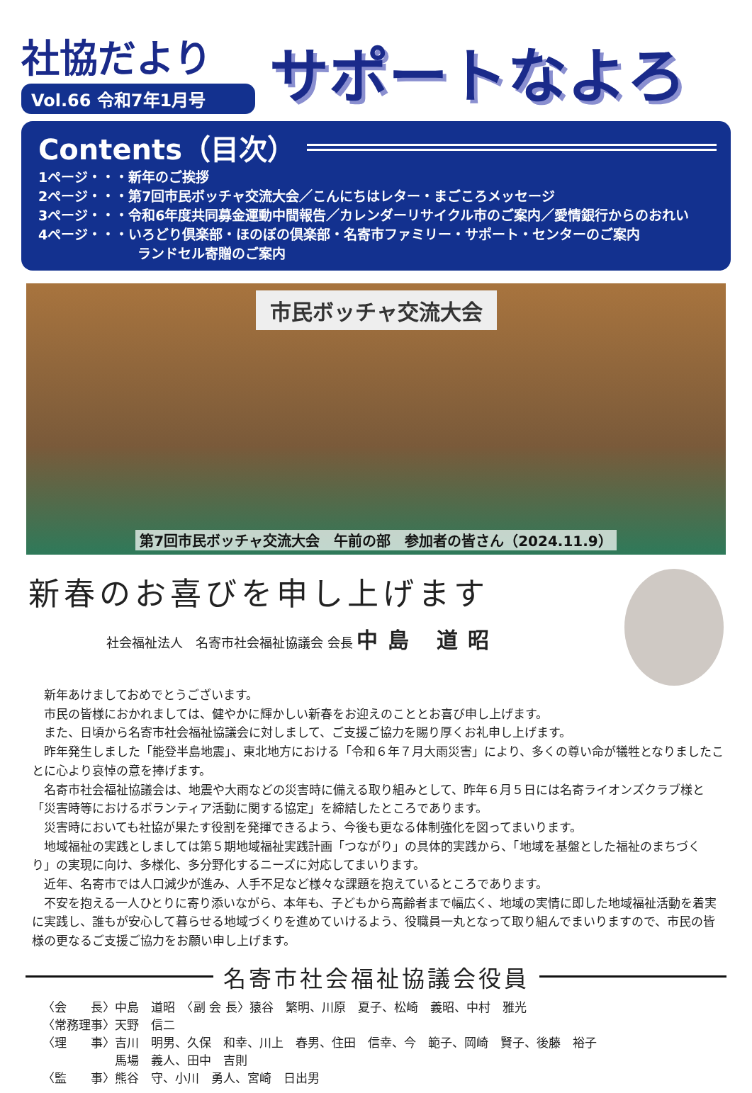社協だより
Vol.66 令和7年1月号
サポートなよろ
Contents（目次）
1ページ・・・新年のご挨拶
2ページ・・・第7回市民ボッチャ交流大会／こんにちはレター・まごころメッセージ
3ページ・・・令和6年度共同募金運動中間報告／カレンダーリサイクル市のご案内／愛情銀行からのおれい
4ページ・・・いろどり倶楽部・ほのぼの倶楽部・名寄市ファミリー・サポート・センターのご案内
ランドセル寄贈のご案内
市民ボッチャ交流大会
第7回市民ボッチャ交流大会　午前の部　参加者の皆さん（2024.11.9）
新春のお喜びを申し上げます
社会福祉法人　名寄市社会福祉協議会 会長 中島 道昭
新年あけましておめでとうございます。
市民の皆様におかれましては、健やかに輝かしい新春をお迎えのこととお喜び申し上げます。
また、日頃から名寄市社会福祉協議会に対しまして、ご支援ご協力を賜り厚くお礼申し上げます。
昨年発生しました「能登半島地震」、東北地方における「令和６年７月大雨災害」により、多くの尊い命が犠牲となりましたことに心より哀悼の意を捧げます。
名寄市社会福祉協議会は、地震や大雨などの災害時に備える取り組みとして、昨年６月５日には名寄ライオンズクラブ様と「災害時等におけるボランティア活動に関する協定」を締結したところであります。
災害時においても社協が果たす役割を発揮できるよう、今後も更なる体制強化を図ってまいります。
地域福祉の実践としましては第５期地域福祉実践計画「つながり」の具体的実践から、「地域を基盤とした福祉のまちづくり」の実現に向け、多様化、多分野化するニーズに対応してまいります。
近年、名寄市では人口減少が進み、人手不足など様々な課題を抱えているところであります。
不安を抱える一人ひとりに寄り添いながら、本年も、子どもから高齢者まで幅広く、地域の実情に即した地域福祉活動を着実に実践し、誰もが安心して暮らせる地域づくりを進めていけるよう、役職員一丸となって取り組んでまいりますので、市民の皆様の更なるご支援ご協力をお願い申し上げます。
名寄市社会福祉協議会役員
〈会　　長〉中島　道昭　〈副 会 長〉猿谷　繁明、川原　夏子、松崎　義昭、中村　雅光
〈常務理事〉天野　信二
〈理　　事〉吉川　明男、久保　和幸、川上　春男、住田　信幸、今　範子、岡崎　賢子、後藤　裕子
　　　　　　馬場　義人、田中　吉則
〈監　　事〉熊谷　守、小川　勇人、宮崎　日出男